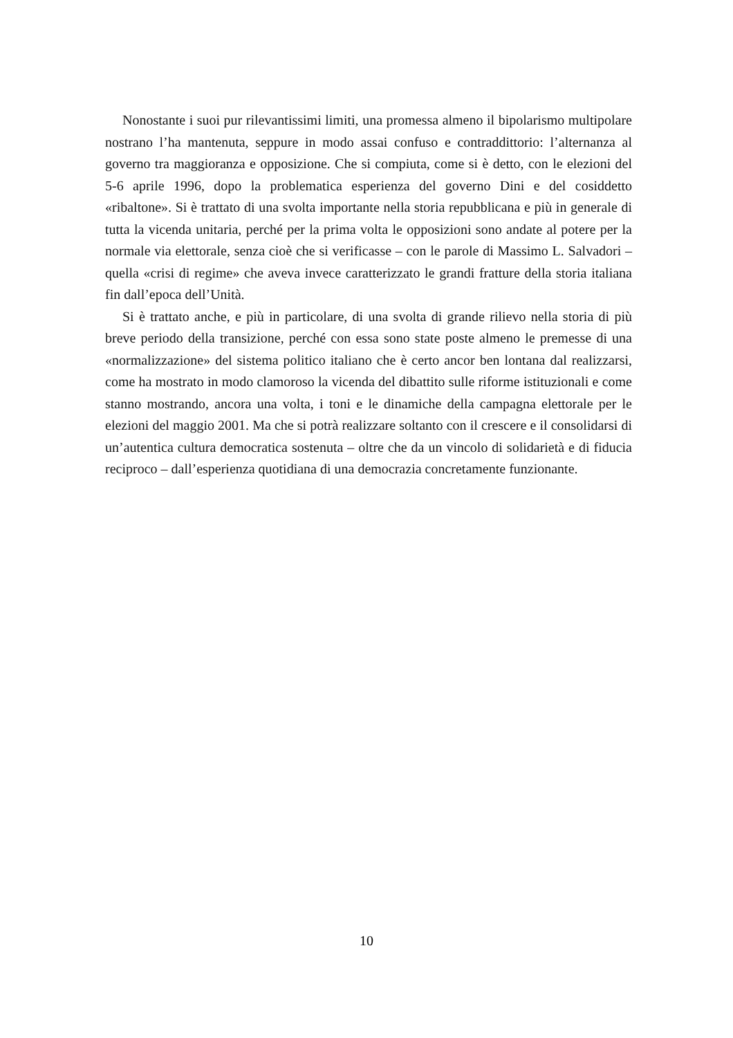Nonostante i suoi pur rilevantissimi limiti, una promessa almeno il bipolarismo multipolare nostrano l’ha mantenuta, seppure in modo assai confuso e contraddittorio: l’alternanza al governo tra maggioranza e opposizione. Che si compiuta, come si è detto, con le elezioni del 5-6 aprile 1996, dopo la problematica esperienza del governo Dini e del cosiddetto «ribaltone». Si è trattato di una svolta importante nella storia repubblicana e più in generale di tutta la vicenda unitaria, perché per la prima volta le opposizioni sono andate al potere per la normale via elettorale, senza cioè che si verificasse – con le parole di Massimo L. Salvadori – quella «crisi di regime» che aveva invece caratterizzato le grandi fratture della storia italiana fin dall’epoca dell’Unità.
Si è trattato anche, e più in particolare, di una svolta di grande rilievo nella storia di più breve periodo della transizione, perché con essa sono state poste almeno le premesse di una «normalizzazione» del sistema politico italiano che è certo ancor ben lontana dal realizzarsi, come ha mostrato in modo clamoroso la vicenda del dibattito sulle riforme istituzionali e come stanno mostrando, ancora una volta, i toni e le dinamiche della campagna elettorale per le elezioni del maggio 2001. Ma che si potrà realizzare soltanto con il crescere e il consolidarsi di un’autentica cultura democratica sostenuta – oltre che da un vincolo di solidarietà e di fiducia reciproco – dall’esperienza quotidiana di una democrazia concretamente funzionante.
10